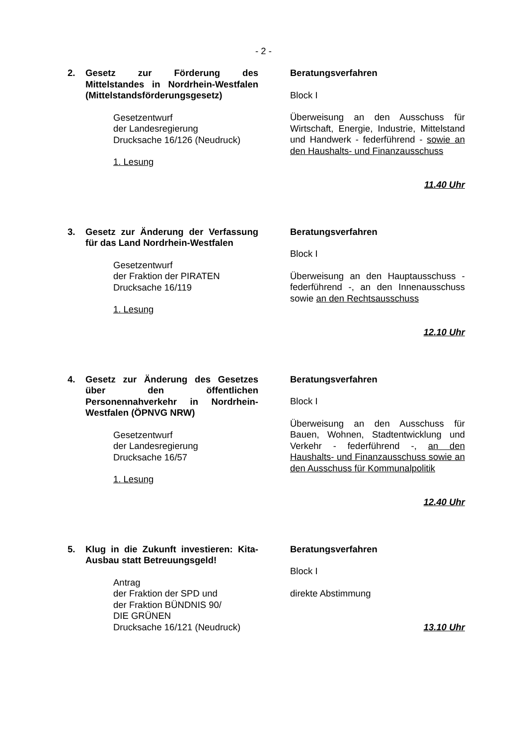- 2 -
2. Gesetz zur Förderung des Mittelstandes in Nordrhein-Westfalen (Mittelstandsförderungsgesetz)
Gesetzentwurf
der Landesregierung
Drucksache 16/126 (Neudruck)
1. Lesung
Beratungsverfahren
Block I
Überweisung an den Ausschuss für Wirtschaft, Energie, Industrie, Mittelstand und Handwerk - federführend - sowie an den Haushalts- und Finanzausschuss
11.40 Uhr
3. Gesetz zur Änderung der Verfassung für das Land Nordrhein-Westfalen
Gesetzentwurf
der Fraktion der PIRATEN
Drucksache 16/119
1. Lesung
Beratungsverfahren
Block I
Überweisung an den Hauptausschuss - federführend -, an den Innenausschuss sowie an den Rechtsausschuss
12.10 Uhr
4. Gesetz zur Änderung des Gesetzes über den öffentlichen Personennahverkehr in Nordrhein-Westfalen (ÖPNVG NRW)
Gesetzentwurf
der Landesregierung
Drucksache 16/57
1. Lesung
Beratungsverfahren
Block I
Überweisung an den Ausschuss für Bauen, Wohnen, Stadtentwicklung und Verkehr - federführend -, an den Haushalts- und Finanzausschuss sowie an den Ausschuss für Kommunalpolitik
12.40 Uhr
5. Klug in die Zukunft investieren: Kita-Ausbau statt Betreuungsgeld!
Antrag
der Fraktion der SPD und
der Fraktion BÜNDNIS 90/
DIE GRÜNEN
Drucksache 16/121 (Neudruck)
Beratungsverfahren
Block I
direkte Abstimmung
13.10 Uhr